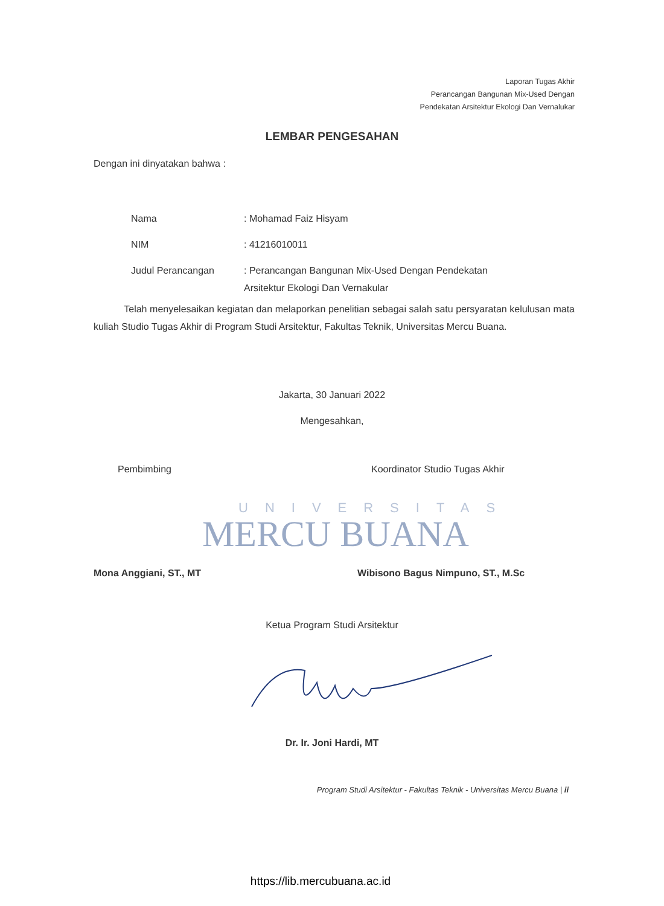Laporan Tugas Akhir
Perancangan Bangunan Mix-Used Dengan
Pendekatan Arsitektur Ekologi Dan Vernalukar
LEMBAR PENGESAHAN
Dengan ini dinyatakan bahwa :
Nama: Mohamad Faiz Hisyam
NIM: 41216010011
Judul Perancangan: Perancangan Bangunan Mix-Used Dengan Pendekatan
Arsitektur Ekologi Dan Vernakular
Telah menyelesaikan kegiatan dan melaporkan penelitian sebagai salah satu persyaratan kelulusan mata kuliah Studio Tugas Akhir di Program Studi Arsitektur, Fakultas Teknik, Universitas Mercu Buana.
Jakarta, 30 Januari 2022
Mengesahkan,
Pembimbing Koordinator Studio Tugas Akhir
UNIVERSITAS
MERCU BUANA
Mona Anggiani, ST., MT
Wibisono Bagus Nimpuno, ST., M.Sc
Ketua Program Studi Arsitektur
Dr. Ir. Joni Hardi, MT
Program Studi Arsitektur - Fakultas Teknik - Universitas Mercu Buana | ii
https://lib.mercubuana.ac.id